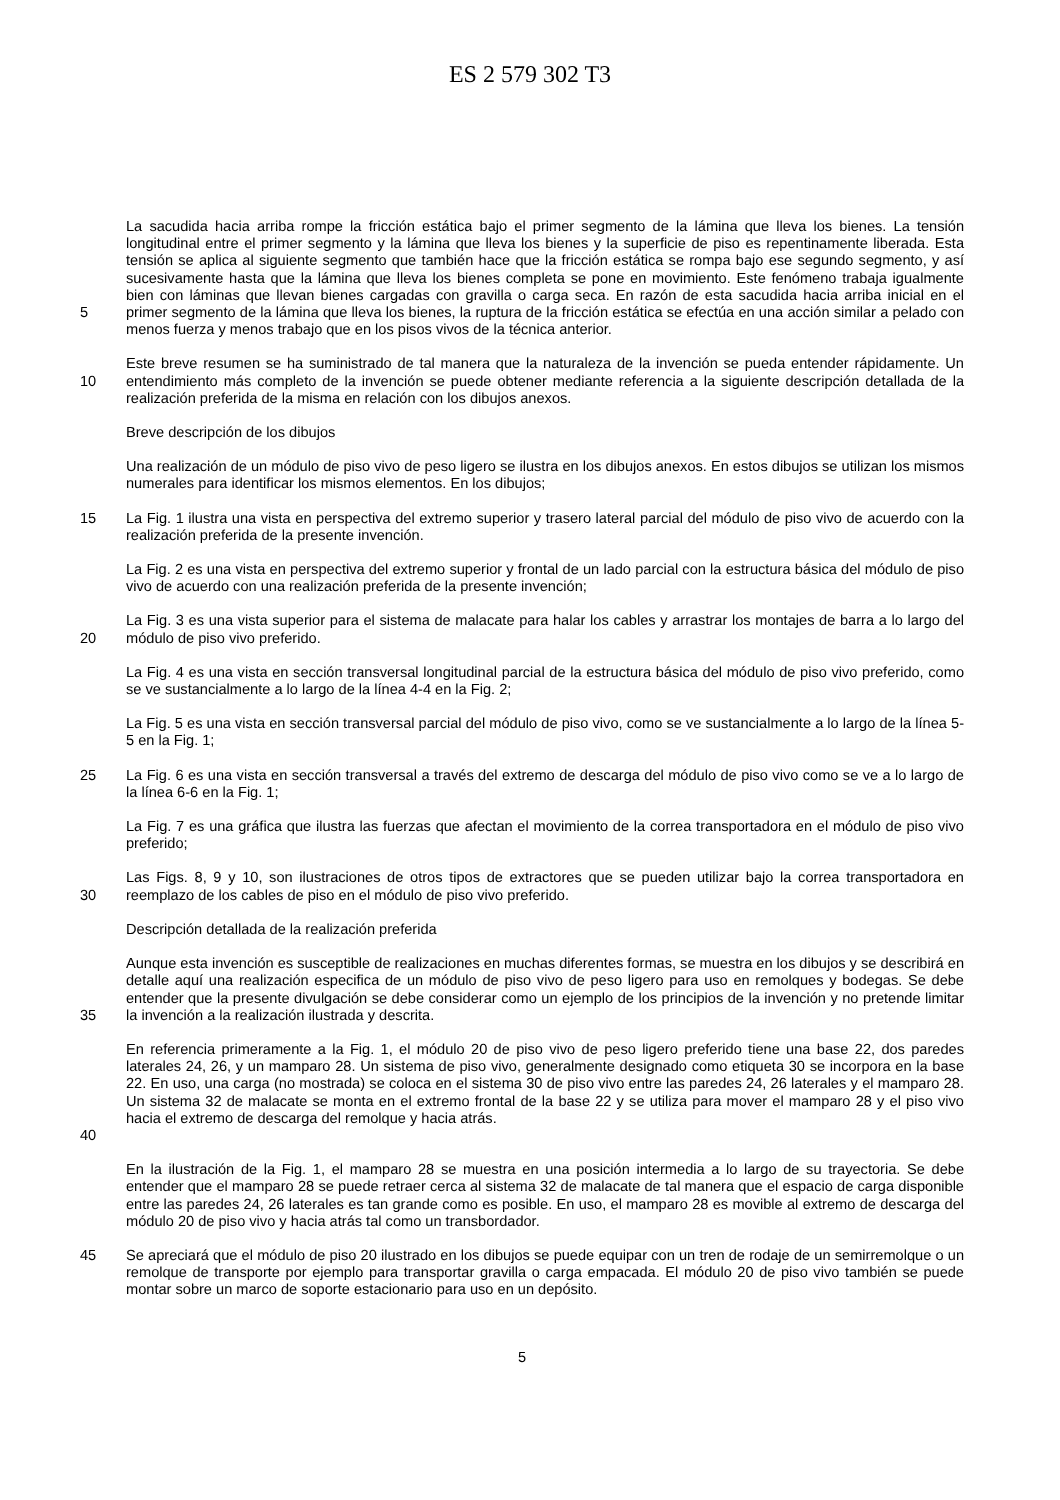ES 2 579 302 T3
5 La sacudida hacia arriba rompe la fricción estática bajo el primer segmento de la lámina que lleva los bienes. La tensión longitudinal entre el primer segmento y la lámina que lleva los bienes y la superficie de piso es repentinamente liberada. Esta tensión se aplica al siguiente segmento que también hace que la fricción estática se rompa bajo ese segundo segmento, y así sucesivamente hasta que la lámina que lleva los bienes completa se pone en movimiento. Este fenómeno trabaja igualmente bien con láminas que llevan bienes cargadas con gravilla o carga seca. En razón de esta sacudida hacia arriba inicial en el primer segmento de la lámina que lleva los bienes, la ruptura de la fricción estática se efectúa en una acción similar a pelado con menos fuerza y menos trabajo que en los pisos vivos de la técnica anterior.
10 Este breve resumen se ha suministrado de tal manera que la naturaleza de la invención se pueda entender rápidamente. Un entendimiento más completo de la invención se puede obtener mediante referencia a la siguiente descripción detallada de la realización preferida de la misma en relación con los dibujos anexos.
Breve descripción de los dibujos
Una realización de un módulo de piso vivo de peso ligero se ilustra en los dibujos anexos. En estos dibujos se utilizan los mismos numerales para identificar los mismos elementos. En los dibujos;
15 La Fig. 1 ilustra una vista en perspectiva del extremo superior y trasero lateral parcial del módulo de piso vivo de acuerdo con la realización preferida de la presente invención.
La Fig. 2 es una vista en perspectiva del extremo superior y frontal de un lado parcial con la estructura básica del módulo de piso vivo de acuerdo con una realización preferida de la presente invención;
20 La Fig. 3 es una vista superior para el sistema de malacate para halar los cables y arrastrar los montajes de barra a lo largo del módulo de piso vivo preferido.
La Fig. 4 es una vista en sección transversal longitudinal parcial de la estructura básica del módulo de piso vivo preferido, como se ve sustancialmente a lo largo de la línea 4-4 en la Fig. 2;
La Fig. 5 es una vista en sección transversal parcial del módulo de piso vivo, como se ve sustancialmente a lo largo de la línea 5-5 en la Fig. 1;
25 La Fig. 6 es una vista en sección transversal a través del extremo de descarga del módulo de piso vivo como se ve a lo largo de la línea 6-6 en la Fig. 1;
La Fig. 7 es una gráfica que ilustra las fuerzas que afectan el movimiento de la correa transportadora en el módulo de piso vivo preferido;
30 Las Figs. 8, 9 y 10, son ilustraciones de otros tipos de extractores que se pueden utilizar bajo la correa transportadora en reemplazo de los cables de piso en el módulo de piso vivo preferido.
Descripción detallada de la realización preferida
35 Aunque esta invención es susceptible de realizaciones en muchas diferentes formas, se muestra en los dibujos y se describirá en detalle aquí una realización especifica de un módulo de piso vivo de peso ligero para uso en remolques y bodegas. Se debe entender que la presente divulgación se debe considerar como un ejemplo de los principios de la invención y no pretende limitar la invención a la realización ilustrada y descrita.
40 En referencia primeramente a la Fig. 1, el módulo 20 de piso vivo de peso ligero preferido tiene una base 22, dos paredes laterales 24, 26, y un mamparo 28. Un sistema de piso vivo, generalmente designado como etiqueta 30 se incorpora en la base 22. En uso, una carga (no mostrada) se coloca en el sistema 30 de piso vivo entre las paredes 24, 26 laterales y el mamparo 28. Un sistema 32 de malacate se monta en el extremo frontal de la base 22 y se utiliza para mover el mamparo 28 y el piso vivo hacia el extremo de descarga del remolque y hacia atrás.
En la ilustración de la Fig. 1, el mamparo 28 se muestra en una posición intermedia a lo largo de su trayectoria. Se debe entender que el mamparo 28 se puede retraer cerca al sistema 32 de malacate de tal manera que el espacio de carga disponible entre las paredes 24, 26 laterales es tan grande como es posible. En uso, el mamparo 28 es movible al extremo de descarga del módulo 20 de piso vivo y hacia atrás tal como un transbordador.
45 Se apreciará que el módulo de piso 20 ilustrado en los dibujos se puede equipar con un tren de rodaje de un semirremolque o un remolque de transporte por ejemplo para transportar gravilla o carga empacada. El módulo 20 de piso vivo también se puede montar sobre un marco de soporte estacionario para uso en un depósito.
5